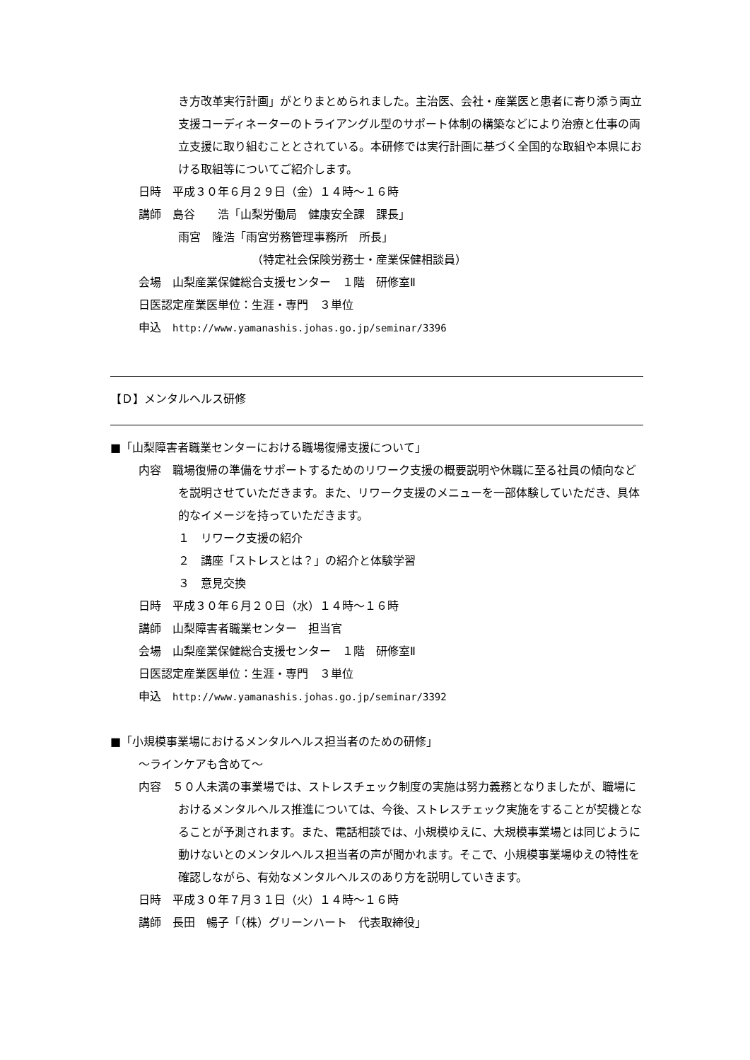き方改革実行計画」がとりまとめられました。主治医、会社・産業医と患者に寄り添う両立支援コーディネーターのトライアングル型のサポート体制の構築などにより治療と仕事の両立支援に取り組むこととされている。本研修では実行計画に基づく全国的な取組や本県における取組等についてご紹介します。
日時　平成３０年６月２９日（金）１４時～１６時
講師　島谷　　浩「山梨労働局　健康安全課　課長」
雨宮　隆浩「雨宮労務管理事務所　所長」
（特定社会保険労務士・産業保健相談員）
会場　山梨産業保健総合支援センター　１階　研修室Ⅱ
日医認定産業医単位：生涯・専門　３単位
申込　http://www.yamanashis.johas.go.jp/seminar/3396
【Ｄ】メンタルヘルス研修
■「山梨障害者職業センターにおける職場復帰支援について」
内容　職場復帰の準備をサポートするためのリワーク支援の概要説明や休職に至る社員の傾向などを説明させていただきます。また、リワーク支援のメニューを一部体験していただき、具体的なイメージを持っていただきます。
１　リワーク支援の紹介
２　講座「ストレスとは？」の紹介と体験学習
３　意見交換
日時　平成３０年６月２０日（水）１４時～１６時
講師　山梨障害者職業センター　担当官
会場　山梨産業保健総合支援センター　１階　研修室Ⅱ
日医認定産業医単位：生涯・専門　３単位
申込　http://www.yamanashis.johas.go.jp/seminar/3392
■「小規模事業場におけるメンタルヘルス担当者のための研修」
～ラインケアも含めて～
内容　５０人未満の事業場では、ストレスチェック制度の実施は努力義務となりましたが、職場におけるメンタルヘルス推進については、今後、ストレスチェック実施をすることが契機となることが予測されます。また、電話相談では、小規模ゆえに、大規模事業場とは同じように動けないとのメンタルヘルス担当者の声が聞かれます。そこで、小規模事業場ゆえの特性を確認しながら、有効なメンタルヘルスのあり方を説明していきます。
日時　平成３０年７月３１日（火）１４時～１６時
講師　長田　暢子「（株）グリーンハート　代表取締役」